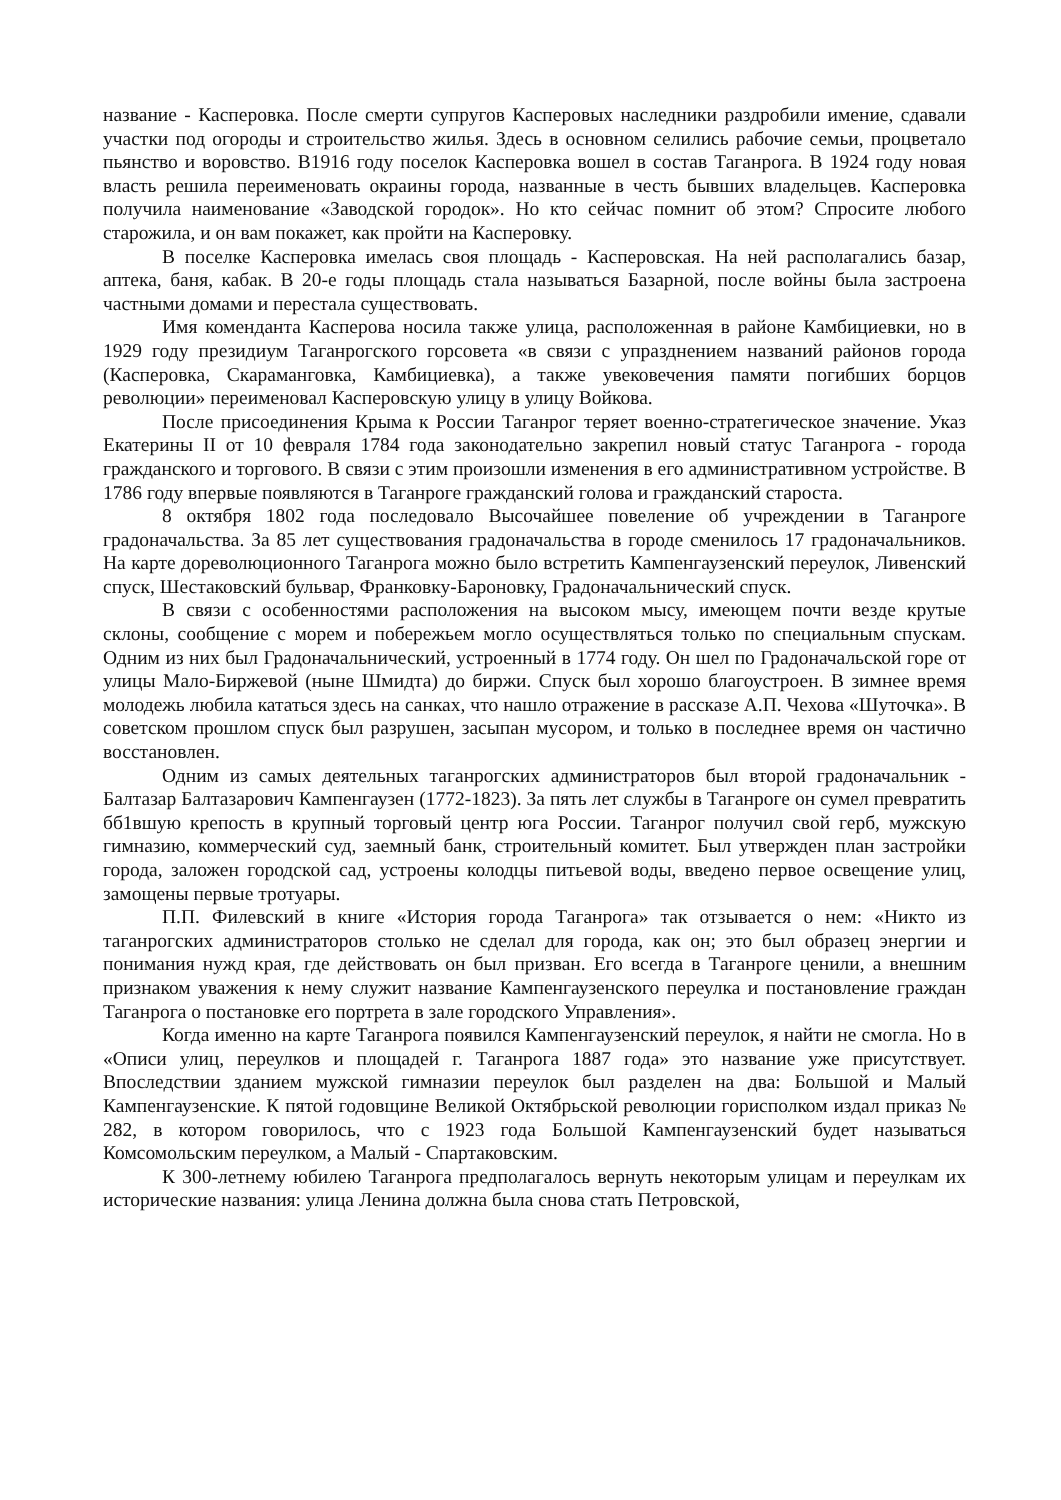название - Касперовка. После смерти супругов Касперовых наследники раздробили имение, сдавали участки под огороды и строительство жилья. Здесь в основном селились рабочие семьи, процветало пьянство и воровство. В1916 году поселок Касперовка вошел в состав Таганрога. В 1924 году новая власть решила переименовать окраины города, названные в честь бывших владельцев. Касперовка получила наименование «Заводской городок». Но кто сейчас помнит об этом? Спросите любого старожила, и он вам покажет, как пройти на Касперовку.
В поселке Касперовка имелась своя площадь - Касперовская. На ней располагались базар, аптека, баня, кабак. В 20-е годы площадь стала называться Базарной, после войны была застроена частными домами и перестала существовать.
Имя коменданта Касперова носила также улица, расположенная в районе Камбициевки, но в 1929 году президиум Таганрогского горсовета «в связи с упразднением названий районов города (Касперовка, Скараманговка, Камбициевка), а также увековечения памяти погибших борцов революции» переименовал Касперовскую улицу в улицу Войкова.
После присоединения Крыма к России Таганрог теряет военно-стратегическое значение. Указ Екатерины II от 10 февраля 1784 года законодательно закрепил новый статус Таганрога - города гражданского и торгового. В связи с этим произошли изменения в его административном устройстве. В 1786 году впервые появляются в Таганроге гражданский голова и гражданский староста.
8 октября 1802 года последовало Высочайшее повеление об учреждении в Таганроге градоначальства. За 85 лет существования градоначальства в городе сменилось 17 градоначальников. На карте дореволюционного Таганрога можно было встретить Кампенгаузенский переулок, Ливенский спуск, Шестаковский бульвар, Франковку-Бароновку, Градоначальнический спуск.
В связи с особенностями расположения на высоком мысу, имеющем почти везде крутые склоны, сообщение с морем и побережьем могло осуществляться только по специальным спускам. Одним из них был Градоначальнический, устроенный в 1774 году. Он шел по Градоначальской горе от улицы Мало-Биржевой (ныне Шмидта) до биржи. Спуск был хорошо благоустроен. В зимнее время молодежь любила кататься здесь на санках, что нашло отражение в рассказе А.П. Чехова «Шуточка». В советском прошлом спуск был разрушен, засыпан мусором, и только в последнее время он частично восстановлен.
Одним из самых деятельных таганрогских администраторов был второй градоначальник - Балтазар Балтазарович Кампенгаузен (1772-1823). За пять лет службы в Таганроге он сумел превратить бб1вшую крепость в крупный торговый центр юга России. Таганрог получил свой герб, мужскую гимназию, коммерческий суд, заемный банк, строительный комитет. Был утвержден план застройки города, заложен городской сад, устроены колодцы питьевой воды, введено первое освещение улиц, замощены первые тротуары.
П.П. Филевский в книге «История города Таганрога» так отзывается о нем: «Никто из таганрогских администраторов столько не сделал для города, как он; это был образец энергии и понимания нужд края, где действовать он был призван. Его всегда в Таганроге ценили, а внешним признаком уважения к нему служит название Кампенгаузенского переулка и постановление граждан Таганрога о постановке его портрета в зале городского Управления».
Когда именно на карте Таганрога появился Кампенгаузенский переулок, я найти не смогла. Но в «Описи улиц, переулков и площадей г. Таганрога 1887 года» это название уже присутствует. Впоследствии зданием мужской гимназии переулок был разделен на два: Большой и Малый Кампенгаузенские. К пятой годовщине Великой Октябрьской революции горисполком издал приказ № 282, в котором говорилось, что с 1923 года Большой Кампенгаузенский будет называться Комсомольским переулком, а Малый - Спартаковским.
К 300-летнему юбилею Таганрога предполагалось вернуть некоторым улицам и переулкам их исторические названия: улица Ленина должна была снова стать Петровской,